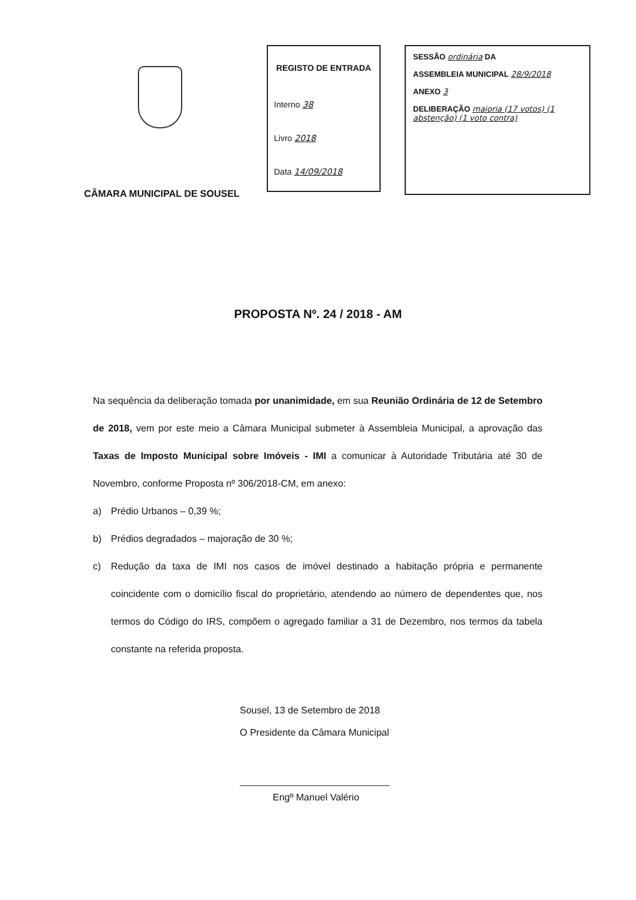CÂMARA MUNICIPAL DE SOUSEL
REGISTO DE ENTRADA
Interno 38
Livro 2018
Data 14/09/2018
SESSÃO ordinária DA
ASSEMBLEIA MUNICIPAL 28/9/2018
ANEXO 3
DELIBERAÇÃO maioria (17 votos) (1 abstenção) (1 voto contra)
PROPOSTA Nº. 24 / 2018 - AM
Na sequência da deliberação tomada por unanimidade, em sua Reunião Ordinária de 12 de Setembro de 2018, vem por este meio a Câmara Municipal submeter à Assembleia Municipal, a aprovação das Taxas de Imposto Municipal sobre Imóveis - IMI a comunicar à Autoridade Tributária até 30 de Novembro, conforme Proposta nº 306/2018-CM, em anexo:
a) Prédio Urbanos – 0,39 %;
b) Prédios degradados – majoração de 30 %;
c) Redução da taxa de IMI nos casos de imóvel destinado a habitação própria e permanente coincidente com o domicílio fiscal do proprietário, atendendo ao número de dependentes que, nos termos do Código do IRS, compõem o agregado familiar a 31 de Dezembro, nos termos da tabela constante na referida proposta.
Sousel, 13 de Setembro de 2018
O Presidente da Câmara Municipal
Engº Manuel Valério